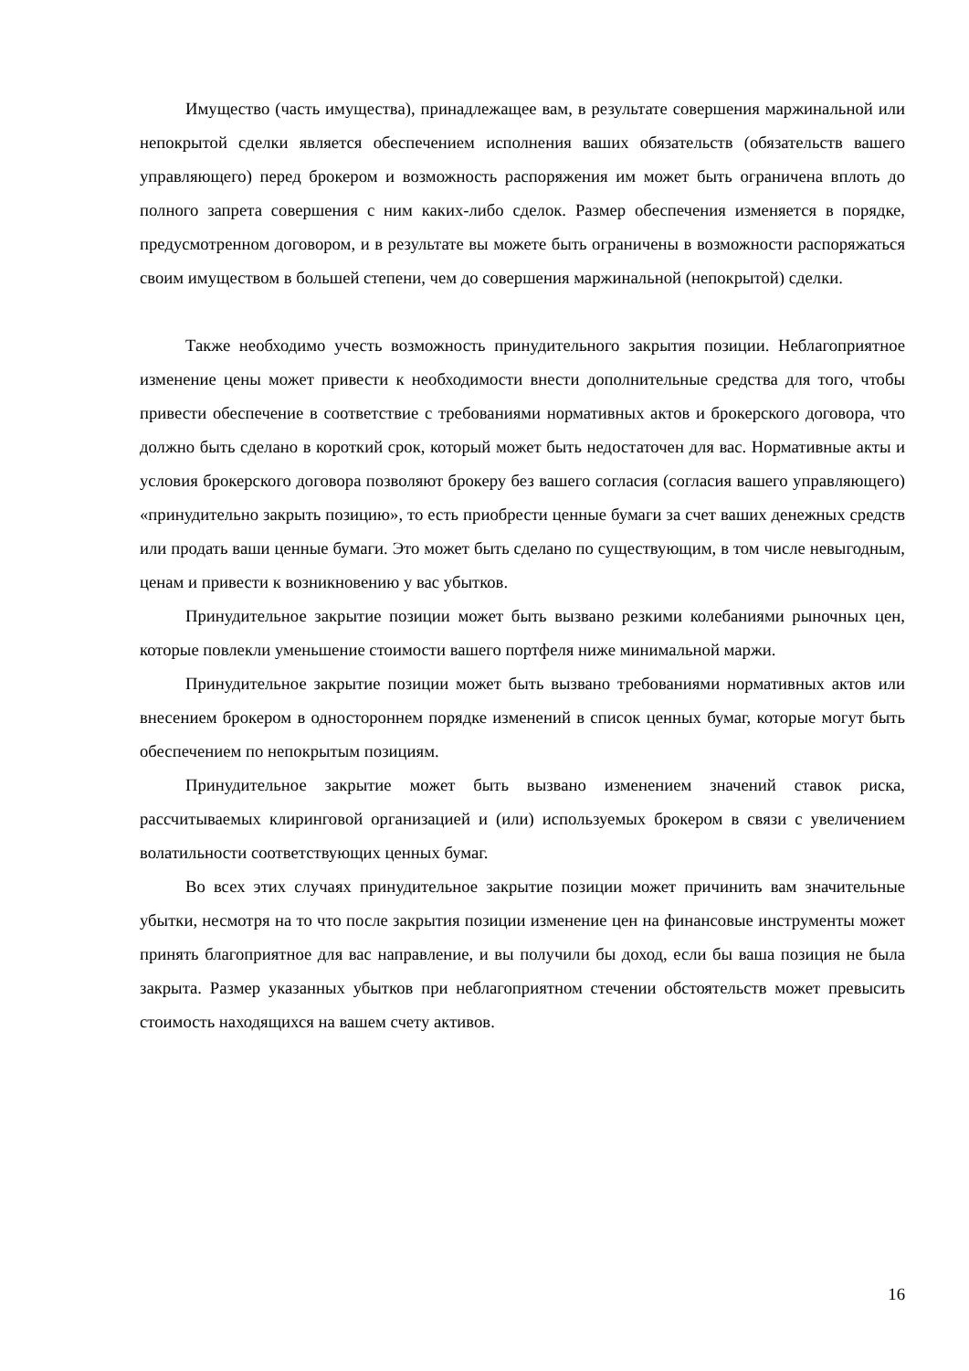Имущество (часть имущества), принадлежащее вам, в результате совершения маржинальной или непокрытой сделки является обеспечением исполнения ваших обязательств (обязательств вашего управляющего) перед брокером и возможность распоряжения им может быть ограничена вплоть до полного запрета совершения с ним каких-либо сделок. Размер обеспечения изменяется в порядке, предусмотренном договором, и в результате вы можете быть ограничены в возможности распоряжаться своим имуществом в большей степени, чем до совершения маржинальной (непокрытой) сделки.
Также необходимо учесть возможность принудительного закрытия позиции. Неблагоприятное изменение цены может привести к необходимости внести дополнительные средства для того, чтобы привести обеспечение в соответствие с требованиями нормативных актов и брокерского договора, что должно быть сделано в короткий срок, который может быть недостаточен для вас. Нормативные акты и условия брокерского договора позволяют брокеру без вашего согласия (согласия вашего управляющего) «принудительно закрыть позицию», то есть приобрести ценные бумаги за счет ваших денежных средств или продать ваши ценные бумаги. Это может быть сделано по существующим, в том числе невыгодным, ценам и привести к возникновению у вас убытков.
Принудительное закрытие позиции может быть вызвано резкими колебаниями рыночных цен, которые повлекли уменьшение стоимости вашего портфеля ниже минимальной маржи.
Принудительное закрытие позиции может быть вызвано требованиями нормативных актов или внесением брокером в одностороннем порядке изменений в список ценных бумаг, которые могут быть обеспечением по непокрытым позициям.
Принудительное закрытие может быть вызвано изменением значений ставок риска, рассчитываемых клиринговой организацией и (или) используемых брокером в связи с увеличением волатильности соответствующих ценных бумаг.
Во всех этих случаях принудительное закрытие позиции может причинить вам значительные убытки, несмотря на то что после закрытия позиции изменение цен на финансовые инструменты может принять благоприятное для вас направление, и вы получили бы доход, если бы ваша позиция не была закрыта. Размер указанных убытков при неблагоприятном стечении обстоятельств может превысить стоимость находящихся на вашем счету активов.
16